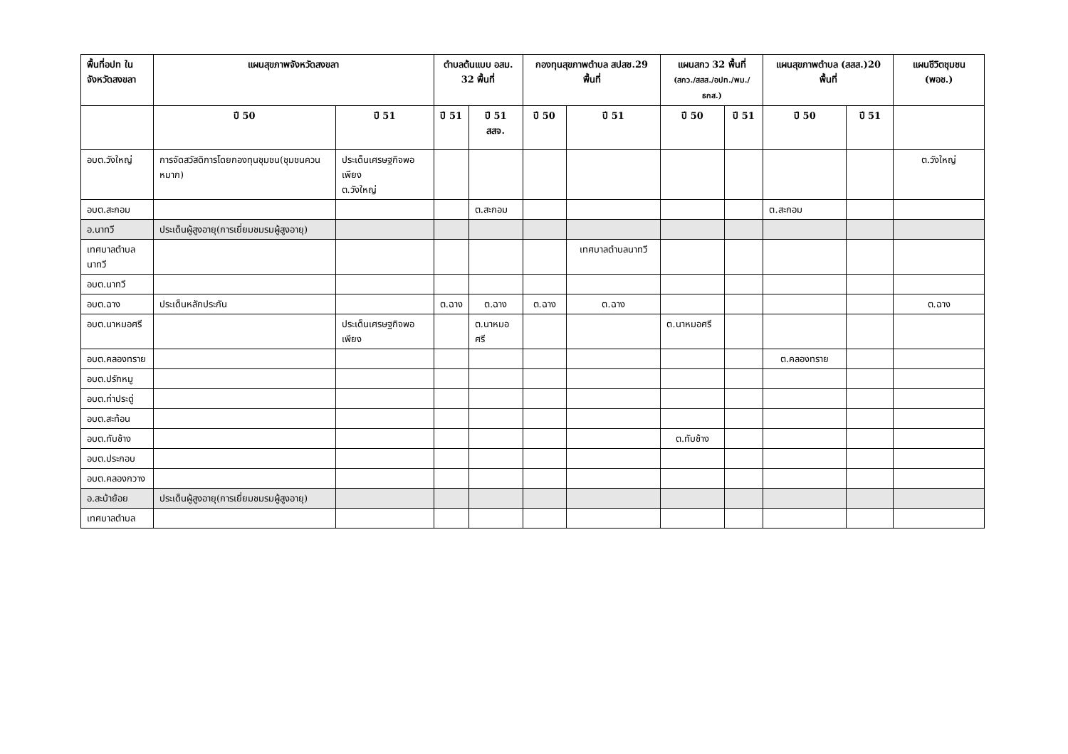| พื้นที่อปท ในจังหวัดสงขลา | แผนสุขภาพจังหวัดสงขลา | | ตำบลต้นแบบ อสม. 32 พื้นที่ | | กองทุนสุขภาพตำบล สปสช.29 พื้นที่ | | แผนสกว 32 พื้นที่ (สกว./สสส./อปท./พม./ธกส.) | | แผนสุขภาพตำบล (สสส.)20 พื้นที่ | | แผนชีวิตชุมชน (พอช.) |
| --- | --- | --- | --- | --- | --- | --- | --- | --- | --- | --- | --- |
| | ปี 50 | ปี 51 | ปี 51 | ปี 51 สสจ. | ปี 50 | ปี 51 | ปี 50 | ปี 51 | ปี 50 | ปี 51 | |
| อบต.วังใหญ่ | การจัดสวัสดิการโดยกองทุนชุมชน(ชุมชนควนหมาก) | ประเด็นเศรษฐกิจพอเพียง ต.วังใหญ่ | | | | | | | | | ต.วังใหญ่ |
| อบต.สะกอม | | | | ต.สะกอม | | | | | ต.สะกอม | | |
| อ.นาทวี | ประเด็นผู้สูงอายุ(การเยี่ยมชมรมผู้สูงอายุ) | | | | | | | | | | |
| เทศบาลตำบลนาทวี | | | | | | เทศบาลตำบลนาทวี | | | | | |
| อบต.นาทวี | | | | | | | | | | | |
| อบต.ฉาง | ประเด็นหลักประกัน | | ต.ฉาง | ต.ฉาง | ต.ฉาง | ต.ฉาง | | | | | ต.ฉาง |
| อบต.นาหมอศรี | | ประเด็นเศรษฐกิจพอเพียง | | ต.นาหมอศรี | | | ต.นาหมอศรี | | | | |
| อบต.คลองทราย | | | | | | | | | ต.คลองทราย | | |
| อบต.ปรักหมู | | | | | | | | | | | |
| อบต.ท่าประดู่ | | | | | | | | | | | |
| อบต.สะท้อน | | | | | | | | | | | |
| อบต.ทับช้าง | | | | | | | ต.ทับช้าง | | | | |
| อบต.ประกอบ | | | | | | | | | | | |
| อบต.คลองกวาง | | | | | | | | | | | |
| อ.สะบ้าย้อย | ประเด็นผู้สูงอายุ(การเยี่ยมชมรมผู้สูงอายุ) | | | | | | | | | | |
| เทศบาลตำบล | | | | | | | | | | | |